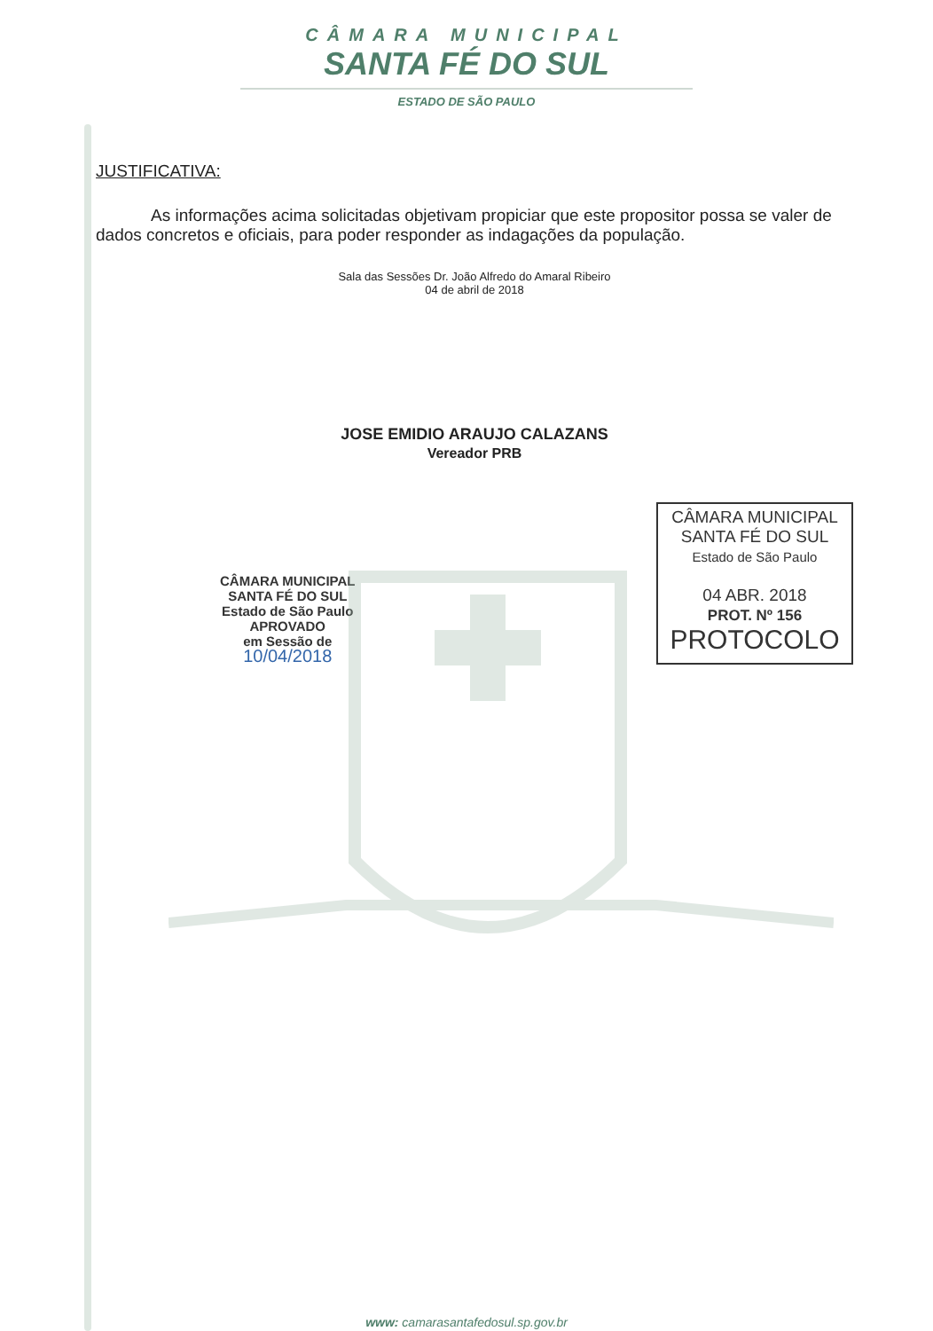CÂMARA MUNICIPAL
SANTA FÉ DO SUL
ESTADO DE SÃO PAULO
JUSTIFICATIVA:
As informações acima solicitadas objetivam propiciar que este propositor possa se valer de dados concretos e oficiais, para poder responder as indagações da população.
Sala das Sessões Dr. João Alfredo do Amaral Ribeiro
04 de abril de 2018
JOSE EMIDIO ARAUJO CALAZANS
Vereador PRB
CÂMARA MUNICIPAL
SANTA FÉ DO SUL
Estado de São Paulo
APROVADO
em Sessão de
10/04/2018
CÂMARA MUNICIPAL
SANTA FÉ DO SUL
Estado de São Paulo
04 ABR. 2018
PROT. Nº 156
PROTOCOLO
www: camarasantafedosul.sp.gov.br